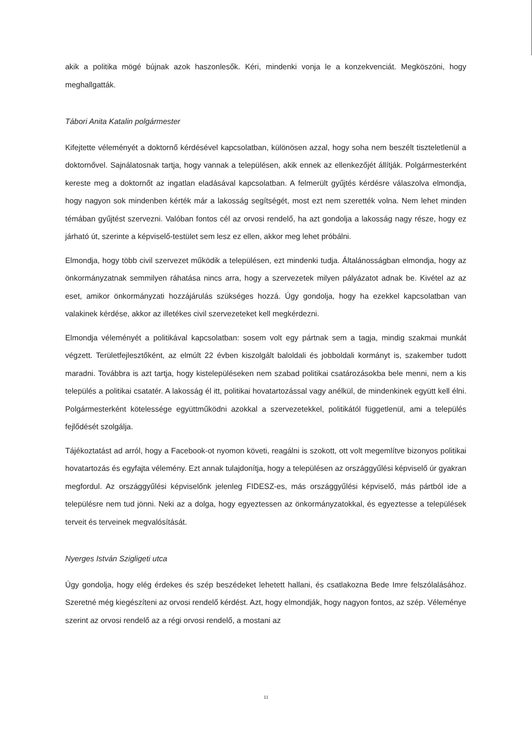akik a politika mögé bújnak azok haszonlesők. Kéri, mindenki vonja le a konzekvenciát. Megköszöni, hogy meghallgatták.
Tábori Anita Katalin polgármester
Kifejtette véleményét a doktornő kérdésével kapcsolatban, különösen azzal, hogy soha nem beszélt tiszteletlenül a doktornővel. Sajnálatosnak tartja, hogy vannak a településen, akik ennek az ellenkezőjét állítják. Polgármesterként kereste meg a doktornőt az ingatlan eladásával kapcsolatban. A felmerült gyűjtés kérdésre válaszolva elmondja, hogy nagyon sok mindenben kérték már a lakosság segítségét, most ezt nem szerették volna. Nem lehet minden témában gyűjtést szervezni. Valóban fontos cél az orvosi rendelő, ha azt gondolja a lakosság nagy része, hogy ez járható út, szerinte a képviselő-testület sem lesz ez ellen, akkor meg lehet próbálni.
Elmondja, hogy több civil szervezet működik a településen, ezt mindenki tudja. Általánosságban elmondja, hogy az önkormányzatnak semmilyen ráhatása nincs arra, hogy a szervezetek milyen pályázatot adnak be. Kivétel az az eset, amikor önkormányzati hozzájárulás szükséges hozzá. Úgy gondolja, hogy ha ezekkel kapcsolatban van valakinek kérdése, akkor az illetékes civil szervezeteket kell megkérdezni.
Elmondja véleményét a politikával kapcsolatban: sosem volt egy pártnak sem a tagja, mindig szakmai munkát végzett. Területfejlesztőként, az elmúlt 22 évben kiszolgált baloldali és jobboldali kormányt is, szakember tudott maradni. Továbbra is azt tartja, hogy kistelepüléseken nem szabad politikai csatározásokba bele menni, nem a kis település a politikai csatatér. A lakosság él itt, politikai hovatartozással vagy anélkül, de mindenkinek együtt kell élni. Polgármesterként kötelessége együttműködni azokkal a szervezetekkel, politikától függetlenül, ami a település fejlődését szolgálja.
Tájékoztatást ad arról, hogy a Facebook-ot nyomon követi, reagálni is szokott, ott volt megemlítve bizonyos politikai hovatartozás és egyfajta vélemény. Ezt annak tulajdonítja, hogy a településen az országgyűlési képviselő úr gyakran megfordul. Az országgyűlési képviselőnk jelenleg FIDESZ-es, más országgyűlési képviselő, más pártból ide a településre nem tud jönni. Neki az a dolga, hogy egyeztessen az önkormányzatokkal, és egyeztesse a települések terveit és terveinek megvalósítását.
Nyerges István Szigligeti utca
Úgy gondolja, hogy elég érdekes és szép beszédeket lehetett hallani, és csatlakozna Bede Imre felszólalásához. Szeretné még kiegészíteni az orvosi rendelő kérdést. Azt, hogy elmondják, hogy nagyon fontos, az szép. Véleménye szerint az orvosi rendelő az a régi orvosi rendelő, a mostani az
11